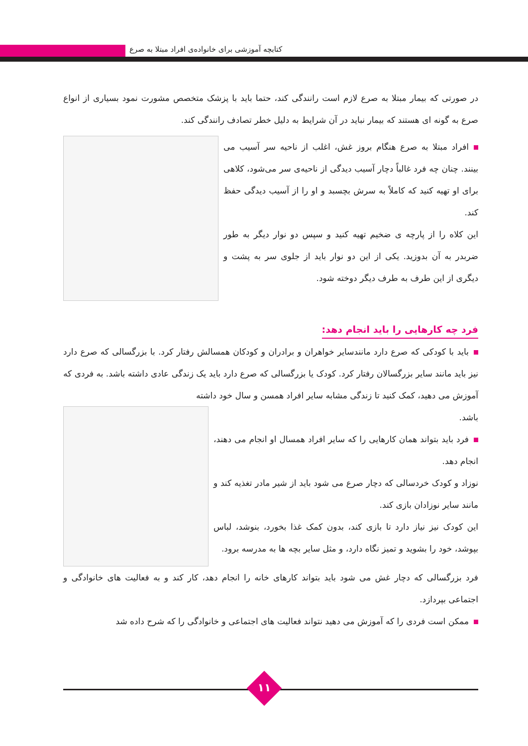کتابچه آموزشی برای خانواده‌ی افراد مبتلا به صرع
در صورتی که بیمار مبتلا به صرع لازم است رانندگی کند، حتما باید با پزشک متخصص مشورت نمود بسیاری از انواع صرع به گونه ای هستند که بیمار نباید در آن شرایط به دلیل خطر تصادف رانندگی کند.
افراد مبتلا به صرع هنگام بروز غش، اغلب از ناحیه سر آسیب می بینند. چنان چه فرد غالباً دچار آسیب دیدگی از ناحیه‌ی سر می‌شود، کلاهی برای او تهیه کنید که کاملاً به سرش بچسبد و او را از آسیب دیدگی حفظ کند.
این کلاه را از پارچه ی ضخیم تهیه کنید و سپس دو نوار دیگر به طور ضربدر به آن بدوزید. یکی از این دو نوار باید از جلوی سر به پشت و دیگری از این طرف به طرف دیگر دوخته شود.
فرد چه کارهایی را باید انجام دهد:
باید با کودکی که صرع دارد مانندسایر خواهران و برادران و کودکان همسالش رفتار کرد. با بزرگسالی که صرع دارد نیز باید مانند سایر بزرگسالان رفتار کرد. کودک یا بزرگسالی که صرع دارد باید یک زندگی عادی داشته باشد. به فردی که آموزش می دهید، کمک کنید تا زندگی مشابه سایر افراد همسن و سال خود داشته
باشد.
فرد باید بتواند همان کارهایی را که سایر افراد همسال او انجام می دهند، انجام دهد.
نوزاد و کودک خردسالی که دچار صرع می شود باید از شیر مادر تغذیه کند و مانند سایر نوزادان بازی کند.
این کودک نیز نیاز دارد تا بازی کند، بدون کمک غذا بخورد، بنوشد، لباس بپوشد، خود را بشوید و تمیز نگاه دارد، و مثل سایر بچه ها به مدرسه برود.
فرد بزرگسالی که دچار غش می شود باید بتواند کارهای خانه را انجام دهد، کار کند و به فعالیت های خانوادگی و اجتماعی بپردازد.
ممکن است فردی را که آموزش می دهید نتواند فعالیت های اجتماعی و خانوادگی را که شرح داده شد
۱۱